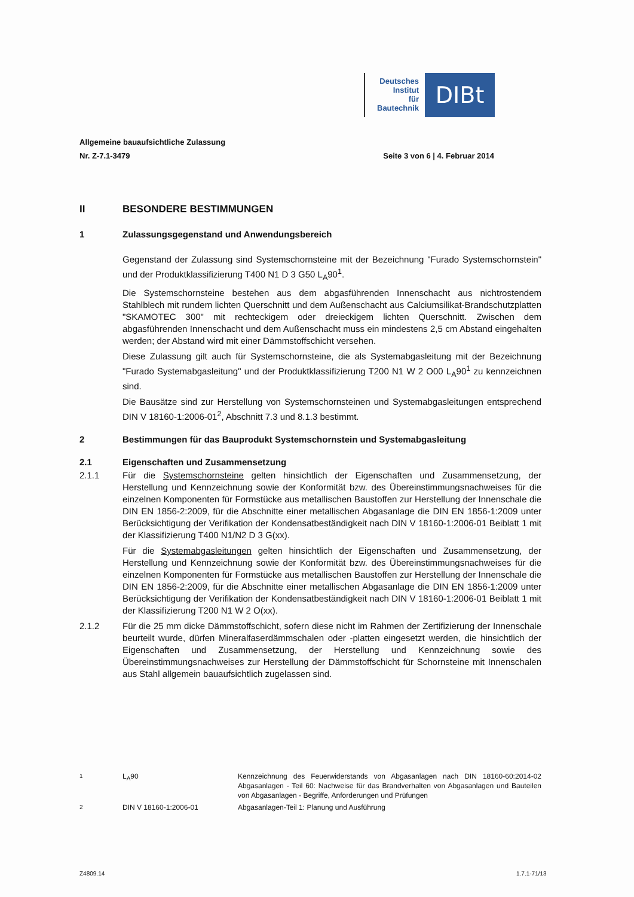Deutsches
Institut
für
Bautechnik
DIBt
Allgemeine bauaufsichtliche Zulassung
Nr. Z-7.1-3479 Seite 3 von 6 | 4. Februar 2014
II BESONDERE BESTIMMUNGEN
1 Zulassungsgegenstand und Anwendungsbereich
Gegenstand der Zulassung sind Systemschornsteine mit der Bezeichnung "Furado Systemschornstein" und der Produktklassifizierung T400 N1 D 3 G50 L<sub>A</sub>90<sup>1</sup>.
Die Systemschornsteine bestehen aus dem abgasführenden Innenschacht aus nichtrostendem Stahlblech mit rundem lichten Querschnitt und dem Außenschacht aus Calciumsilikat-Brandschutzplatten "SKAMOTEC 300" mit rechteckigem oder dreieckigem lichten Querschnitt. Zwischen dem abgasführenden Innenschacht und dem Außenschacht muss ein mindestens 2,5 cm Abstand eingehalten werden; der Abstand wird mit einer Dämmstoffschicht versehen.
Diese Zulassung gilt auch für Systemschornsteine, die als Systemabgasleitung mit der Bezeichnung "Furado Systemabgasleitung" und der Produktklassifizierung T200 N1 W 2 O00 L<sub>A</sub>90<sup>1</sup> zu kennzeichnen sind.
Die Bausätze sind zur Herstellung von Systemschornsteinen und Systemabgasleitungen entsprechend DIN V 18160-1:2006-01<sup>2</sup>, Abschnitt 7.3 und 8.1.3 bestimmt.
2 Bestimmungen für das Bauprodukt Systemschornstein und Systemabgasleitung
2.1 Eigenschaften und Zusammensetzung
2.1.1 Für die Systemschornsteine gelten hinsichtlich der Eigenschaften und Zusammensetzung, der Herstellung und Kennzeichnung sowie der Konformität bzw. des Übereinstimmungsnachweises für die einzelnen Komponenten für Formstücke aus metallischen Baustoffen zur Herstellung der Innenschale die DIN EN 1856-2:2009, für die Abschnitte einer metallischen Abgasanlage die DIN EN 1856-1:2009 unter Berücksichtigung der Verifikation der Kondensatbeständigkeit nach DIN V 18160-1:2006-01 Beiblatt 1 mit der Klassifizierung T400 N1/N2 D 3 G(xx).
Für die Systemabgasleitungen gelten hinsichtlich der Eigenschaften und Zusammensetzung, der Herstellung und Kennzeichnung sowie der Konformität bzw. des Übereinstimmungsnachweises für die einzelnen Komponenten für Formstücke aus metallischen Baustoffen zur Herstellung der Innenschale die DIN EN 1856-2:2009, für die Abschnitte einer metallischen Abgasanlage die DIN EN 1856-1:2009 unter Berücksichtigung der Verifikation der Kondensatbeständigkeit nach DIN V 18160-1:2006-01 Beiblatt 1 mit der Klassifizierung T200 N1 W 2 O(xx).
2.1.2 Für die 25 mm dicke Dämmstoffschicht, sofern diese nicht im Rahmen der Zertifizierung der Innenschale beurteilt wurde, dürfen Mineralfaserdämmschalen oder -platten eingesetzt werden, die hinsichtlich der Eigenschaften und Zusammensetzung, der Herstellung und Kennzeichnung sowie des Übereinstimmungsnachweises zur Herstellung der Dämmstoffschicht für Schornsteine mit Innenschalen aus Stahl allgemein bauaufsichtlich zugelassen sind.
<sup>1</sup> L<sub>A</sub>90 Kennzeichnung des Feuerwiderstands von Abgasanlagen nach DIN 18160-60:2014-02 Abgasanlagen - Teil 60: Nachweise für das Brandverhalten von Abgasanlagen und Bauteilen von Abgasanlagen - Begriffe, Anforderungen und Prüfungen
<sup>2</sup> DIN V 18160-1:2006-01 Abgasanlagen-Teil 1: Planung und Ausführung
Z4809.14 1.7.1-71/13